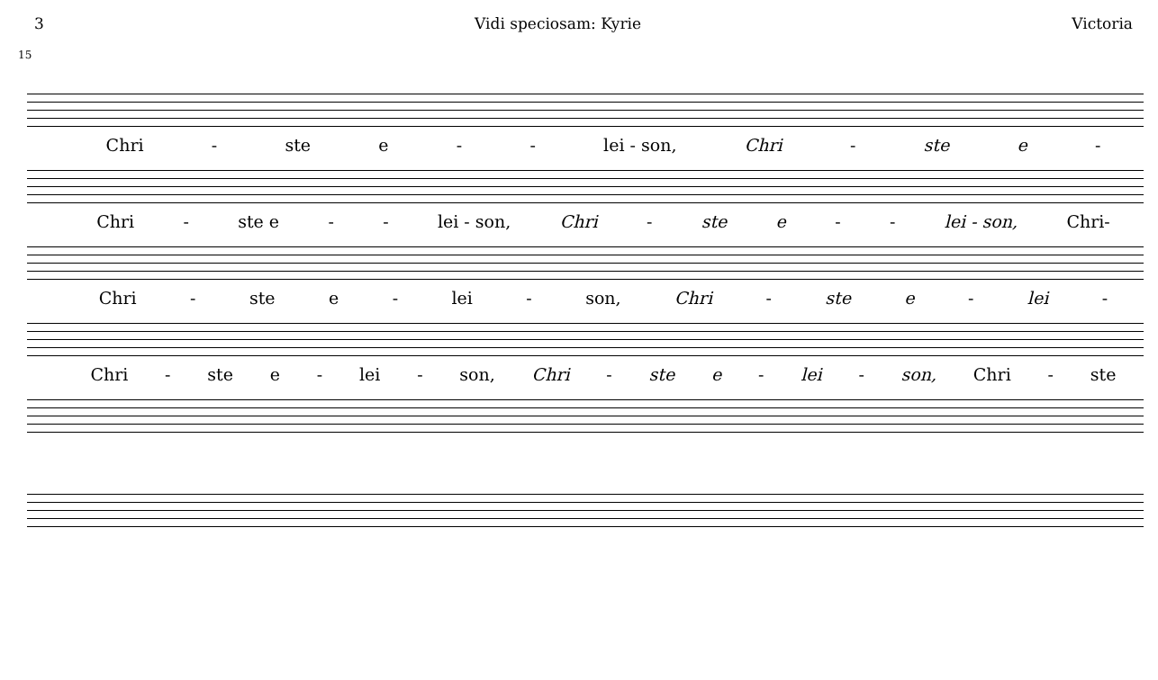3 Vidi speciosam: Kyrie Victoria
15
Chri - ste e - - lei - son, Chri - ste e -
Chri - ste e - - lei - son, Chri - ste e - - lei - son, Chri-
Chri - ste e - lei - son, Chri - ste e - lei -
Chri - ste e - lei - son, Chri - ste e - lei - son, Chri - ste